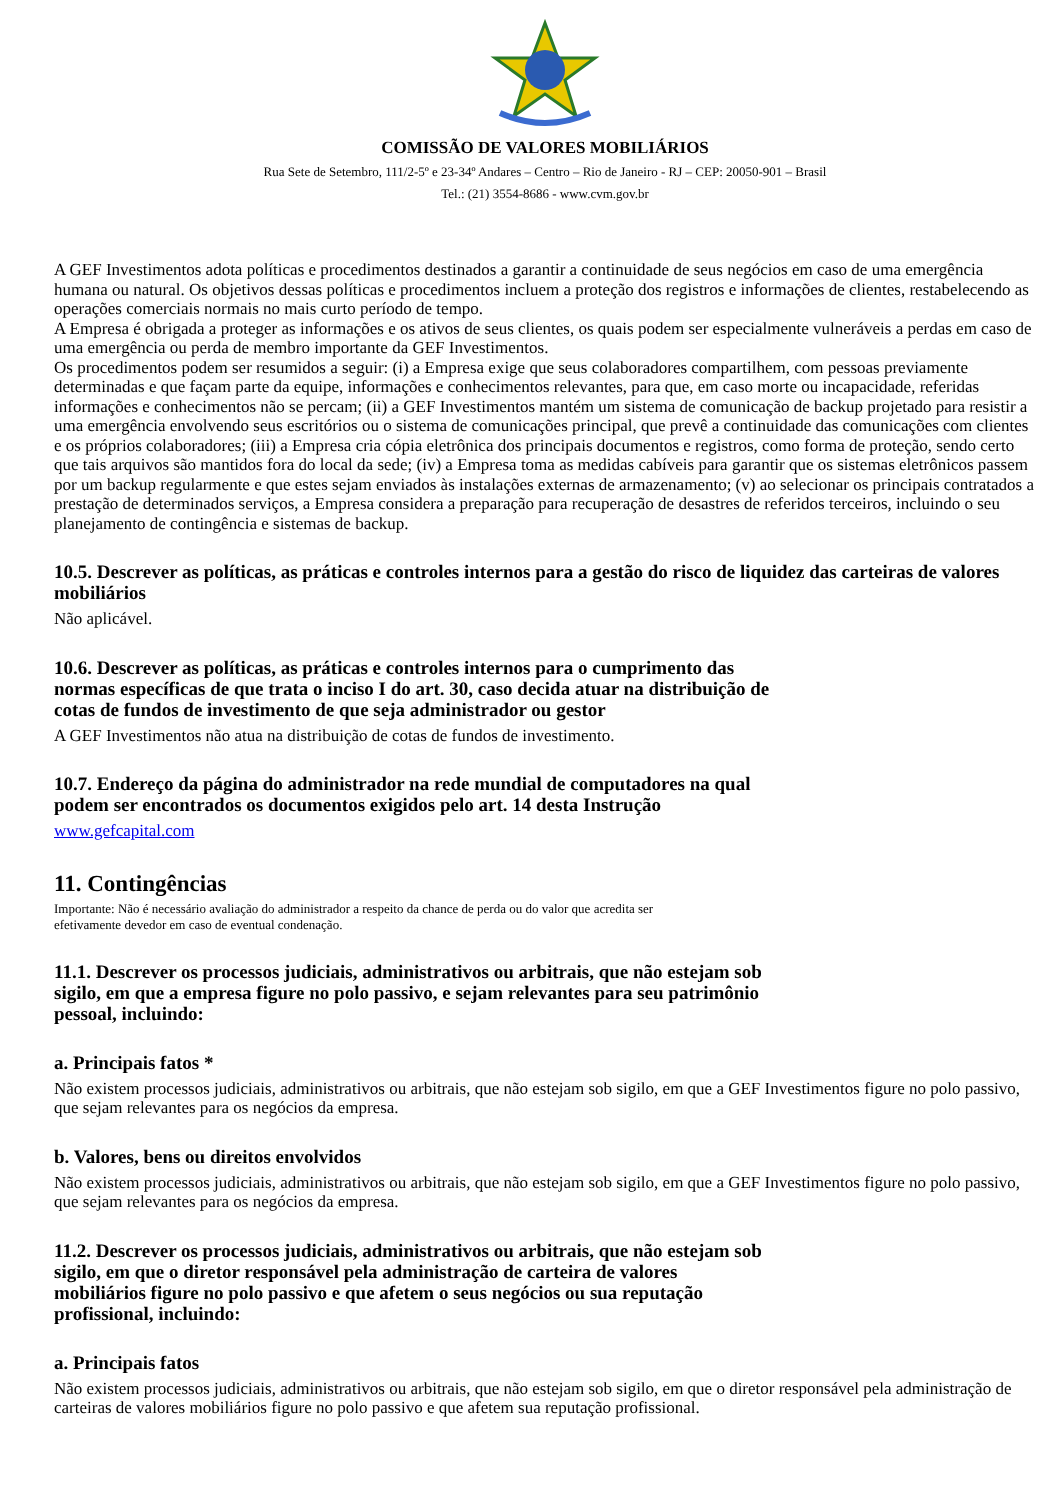COMISSÃO DE VALORES MOBILIÁRIOS
Rua Sete de Setembro, 111/2-5º e 23-34º Andares – Centro – Rio de Janeiro - RJ – CEP: 20050-901 – Brasil
Tel.: (21) 3554-8686 - www.cvm.gov.br
A GEF Investimentos adota políticas e procedimentos destinados a garantir a continuidade de seus negócios em caso de uma emergência humana ou natural. Os objetivos dessas políticas e procedimentos incluem a proteção dos registros e informações de clientes, restabelecendo as operações comerciais normais no mais curto período de tempo.
A Empresa é obrigada a proteger as informações e os ativos de seus clientes, os quais podem ser especialmente vulneráveis a perdas em caso de uma emergência ou perda de membro importante da GEF Investimentos.
Os procedimentos podem ser resumidos a seguir: (i) a Empresa exige que seus colaboradores compartilhem, com pessoas previamente determinadas e que façam parte da equipe, informações e conhecimentos relevantes, para que, em caso morte ou incapacidade, referidas informações e conhecimentos não se percam; (ii) a GEF Investimentos mantém um sistema de comunicação de backup projetado para resistir a uma emergência envolvendo seus escritórios ou o sistema de comunicações principal, que prevê a continuidade das comunicações com clientes e os próprios colaboradores; (iii) a Empresa cria cópia eletrônica dos principais documentos e registros, como forma de proteção, sendo certo que tais arquivos são mantidos fora do local da sede; (iv) a Empresa toma as medidas cabíveis para garantir que os sistemas eletrônicos passem por um backup regularmente e que estes sejam enviados às instalações externas de armazenamento; (v) ao selecionar os principais contratados a prestação de determinados serviços, a Empresa considera a preparação para recuperação de desastres de referidos terceiros, incluindo o seu planejamento de contingência e sistemas de backup.
10.5. Descrever as políticas, as práticas e controles internos para a gestão do risco de liquidez das carteiras de valores mobiliários
Não aplicável.
10.6. Descrever as políticas, as práticas e controles internos para o cumprimento das
normas específicas de que trata o inciso I do art. 30, caso decida atuar na distribuição de
cotas de fundos de investimento de que seja administrador ou gestor
A GEF Investimentos não atua na distribuição de cotas de fundos de investimento.
10.7. Endereço da página do administrador na rede mundial de computadores na qual
podem ser encontrados os documentos exigidos pelo art. 14 desta Instrução
www.gefcapital.com
11. Contingências
Importante: Não é necessário avaliação do administrador a respeito da chance de perda ou do valor que acredita ser
efetivamente devedor em caso de eventual condenação.
11.1. Descrever os processos judiciais, administrativos ou arbitrais, que não estejam sob
sigilo, em que a empresa figure no polo passivo, e sejam relevantes para seu patrimônio
pessoal, incluindo:
a. Principais fatos *
Não existem processos judiciais, administrativos ou arbitrais, que não estejam sob sigilo, em que a GEF Investimentos figure no polo passivo, que sejam relevantes para os negócios da empresa.
b. Valores, bens ou direitos envolvidos
Não existem processos judiciais, administrativos ou arbitrais, que não estejam sob sigilo, em que a GEF Investimentos figure no polo passivo, que sejam relevantes para os negócios da empresa.
11.2. Descrever os processos judiciais, administrativos ou arbitrais, que não estejam sob
sigilo, em que o diretor responsável pela administração de carteira de valores
mobiliários figure no polo passivo e que afetem o seus negócios ou sua reputação
profissional, incluindo:
a. Principais fatos
Não existem processos judiciais, administrativos ou arbitrais, que não estejam sob sigilo, em que o diretor responsável pela administração de carteiras de valores mobiliários figure no polo passivo e que afetem sua reputação profissional.